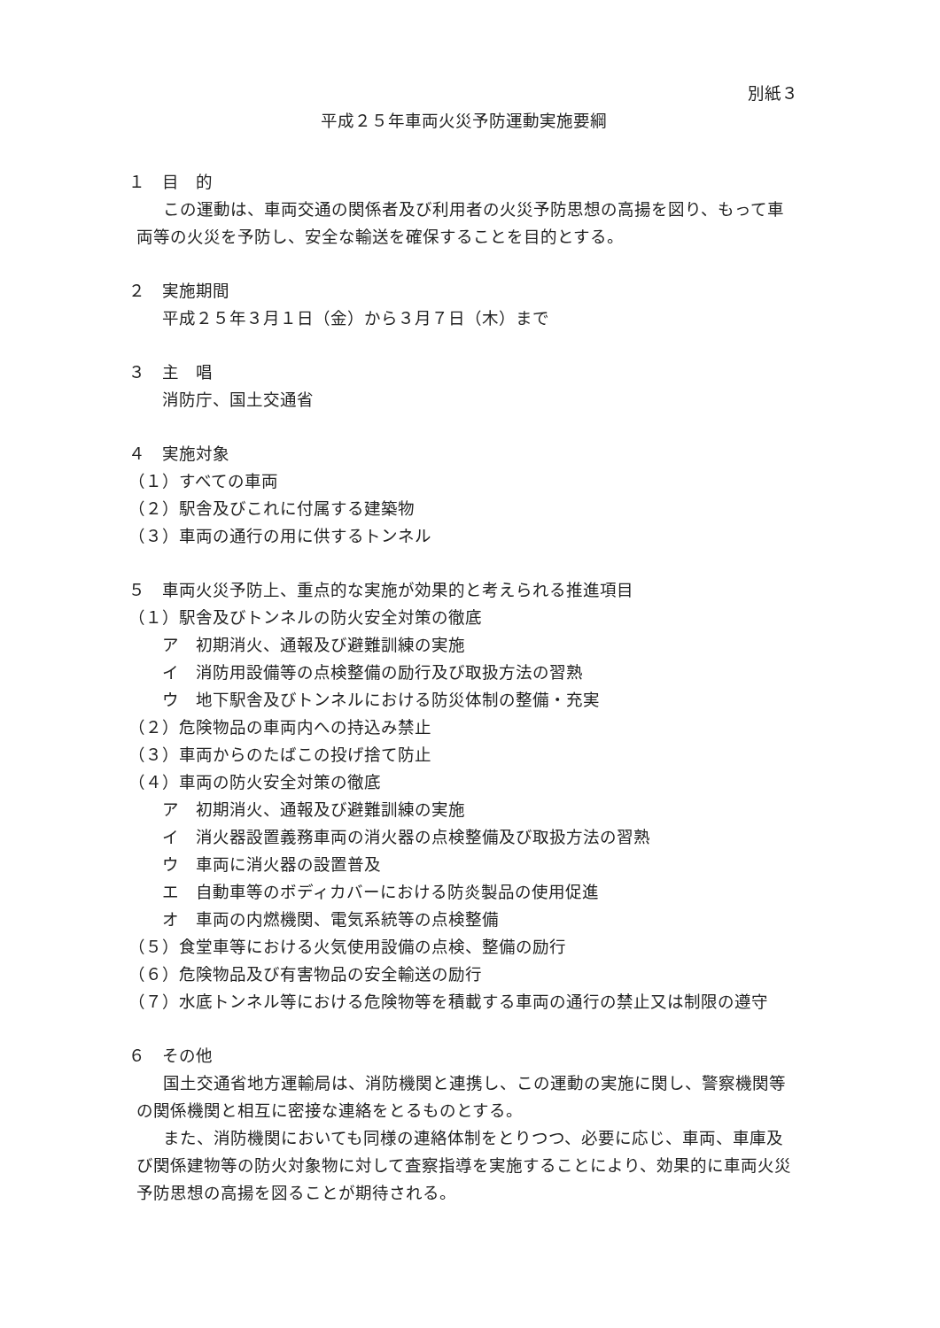別紙３
平成２５年車両火災予防運動実施要綱
１　目　的
この運動は、車両交通の関係者及び利用者の火災予防思想の高揚を図り、もって車両等の火災を予防し、安全な輸送を確保することを目的とする。
２　実施期間
平成２５年３月１日（金）から３月７日（木）まで
３　主　唱
消防庁、国土交通省
４　実施対象
（１）すべての車両
（２）駅舎及びこれに付属する建築物
（３）車両の通行の用に供するトンネル
５　車両火災予防上、重点的な実施が効果的と考えられる推進項目
（１）駅舎及びトンネルの防火安全対策の徹底
ア　初期消火、通報及び避難訓練の実施
イ　消防用設備等の点検整備の励行及び取扱方法の習熟
ウ　地下駅舎及びトンネルにおける防災体制の整備・充実
（２）危険物品の車両内への持込み禁止
（３）車両からのたばこの投げ捨て防止
（４）車両の防火安全対策の徹底
ア　初期消火、通報及び避難訓練の実施
イ　消火器設置義務車両の消火器の点検整備及び取扱方法の習熟
ウ　車両に消火器の設置普及
エ　自動車等のボディカバーにおける防炎製品の使用促進
オ　車両の内燃機関、電気系統等の点検整備
（５）食堂車等における火気使用設備の点検、整備の励行
（６）危険物品及び有害物品の安全輸送の励行
（７）水底トンネル等における危険物等を積載する車両の通行の禁止又は制限の遵守
６　その他
国土交通省地方運輸局は、消防機関と連携し、この運動の実施に関し、警察機関等の関係機関と相互に密接な連絡をとるものとする。
また、消防機関においても同様の連絡体制をとりつつ、必要に応じ、車両、車庫及び関係建物等の防火対象物に対して査察指導を実施することにより、効果的に車両火災予防思想の高揚を図ることが期待される。